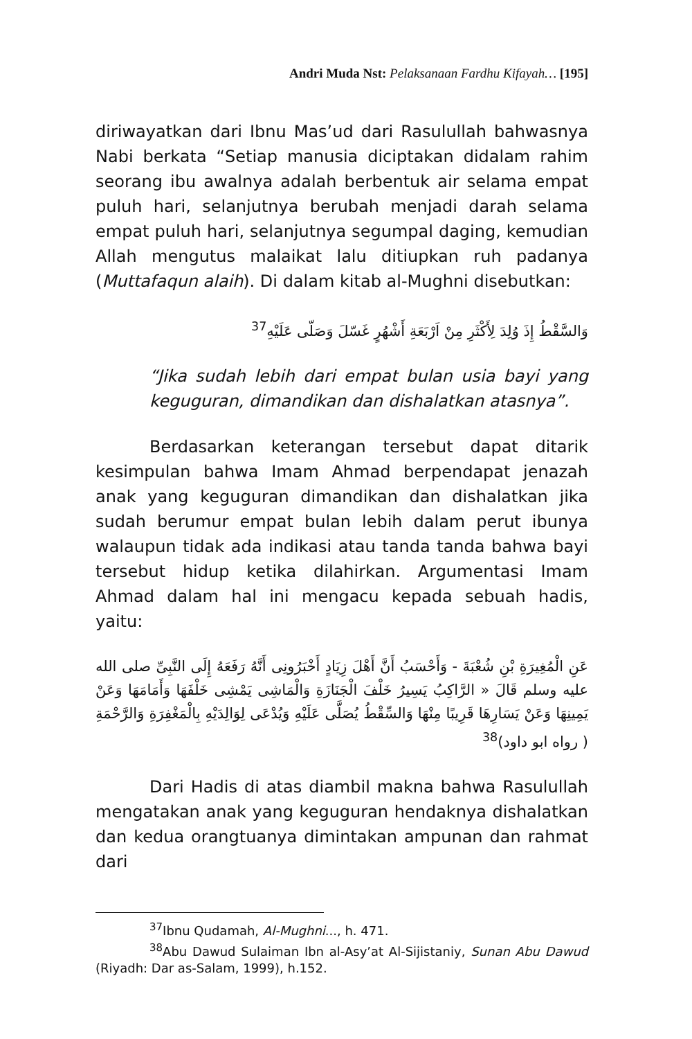Andri Muda Nst: Pelaksanaan Fardhu Kifayah… [195]
diriwayatkan dari Ibnu Mas’ud dari Rasulullah bahwasnya Nabi berkata “Setiap manusia diciptakan didalam rahim seorang ibu awalnya adalah berbentuk air selama empat puluh hari, selanjutnya berubah menjadi darah selama empat puluh hari, selanjutnya segumpal daging, kemudian Allah mengutus malaikat lalu ditiupkan ruh padanya (Muttafaqun alaih). Di dalam kitab al-Mughni disebutkan:
وَالسَّقْطُ إِذَ وُلِدَ لِأَكْثَرِ مِنْ اَرْبَعَةِ أَشْهُرٍ غَسّلَ وَصَلّى عَلَيْهِ<sup>37</sup>
“Jika sudah lebih dari empat bulan usia bayi yang keguguran, dimandikan dan dishalatkan atasnya”.
Berdasarkan keterangan tersebut dapat ditarik kesimpulan bahwa Imam Ahmad berpendapat jenazah anak yang keguguran dimandikan dan dishalatkan jika sudah berumur empat bulan lebih dalam perut ibunya walaupun tidak ada indikasi atau tanda tanda bahwa bayi tersebut hidup ketika dilahirkan. Argumentasi Imam Ahmad dalam hal ini mengacu kepada sebuah hadis, yaitu:
عَنِ الْمُغِيرَةِ بْنِ شُعْبَةَ - وَأَحْسَبُ أَنَّ أَهْلَ زِيَادٍ أَخْبَرُونِى أَنَّهُ رَفَعَهُ إِلَى النَّبِىِّ صلى الله عليه وسلم قَالَ « الرَّاكِبُ يَسِيرُ خَلْفَ الْجَنَازَةِ وَالْمَاشِى يَمْشِى خَلْفَهَا وَأَمَامَهَا وَعَنْ يَمِينِهَا وَعَنْ يَسَارِهَا قَرِيبًا مِنْهَا وَالسِّقْطُ يُصَلَّى عَلَيْهِ وَيُدْعَى لِوَالِدَيْهِ بِالْمَغْفِرَةِ وَالرَّحْمَةِ ( رواه ابو داود)<sup>38</sup>
Dari Hadis di atas diambil makna bahwa Rasulullah mengatakan anak yang keguguran hendaknya dishalatkan dan kedua orangtuanya dimintakan ampunan dan rahmat dari
<sup>37</sup> Ibnu Qudamah, Al-Mughni..., h. 471.
<sup>38</sup> Abu Dawud Sulaiman Ibn al-Asy’at Al-Sijistaniy, Sunan Abu Dawud (Riyadh: Dar as-Salam, 1999), h.152.